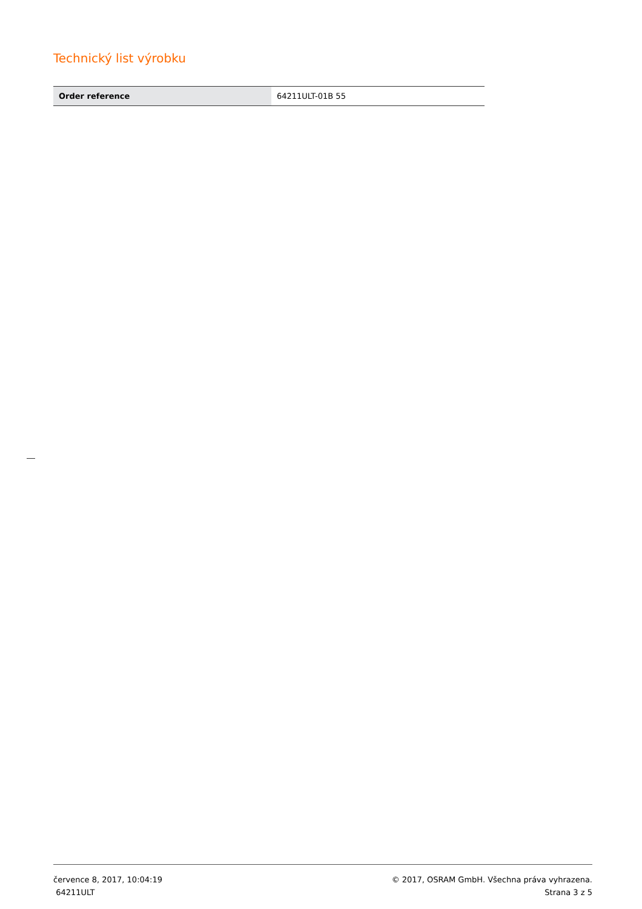Technický list výrobku
| Order reference | 64211ULT-01B 55 |
července 8, 2017, 10:04:19
64211ULT
© 2017, OSRAM GmbH. Všechna práva vyhrazena.
Strana 3 z 5